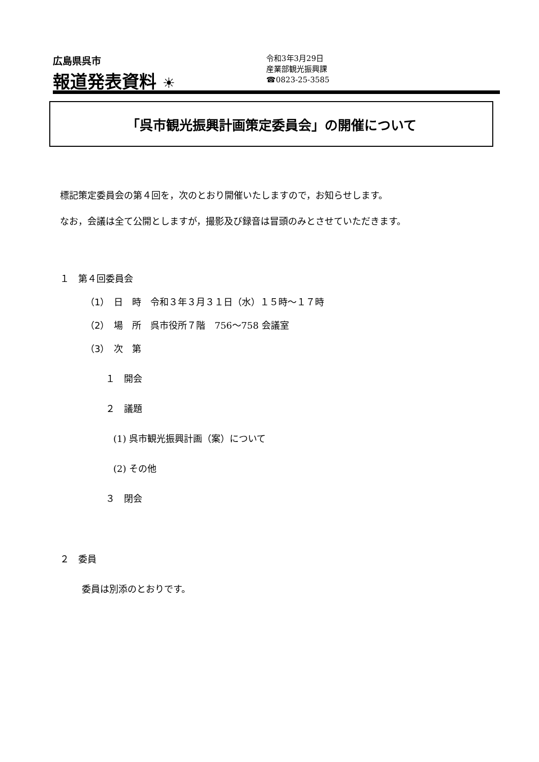広島県呉市
報道発表資料 ☀
令和3年3月29日
産業部観光振興課
☎0823-25-3585
「呉市観光振興計画策定委員会」の開催について
標記策定委員会の第４回を，次のとおり開催いたしますので，お知らせします。
なお，会議は全て公開としますが，撮影及び録音は冒頭のみとさせていただきます。
１　第４回委員会
（1）　日　時　令和３年３月３１日（水）１５時～１７時
（2）　場　所　呉市役所７階　756～758 会議室
（3）　次　第
１　開会
２　議題
(1) 呉市観光振興計画（案）について
(2) その他
３　閉会
２　委員
委員は別添のとおりです。